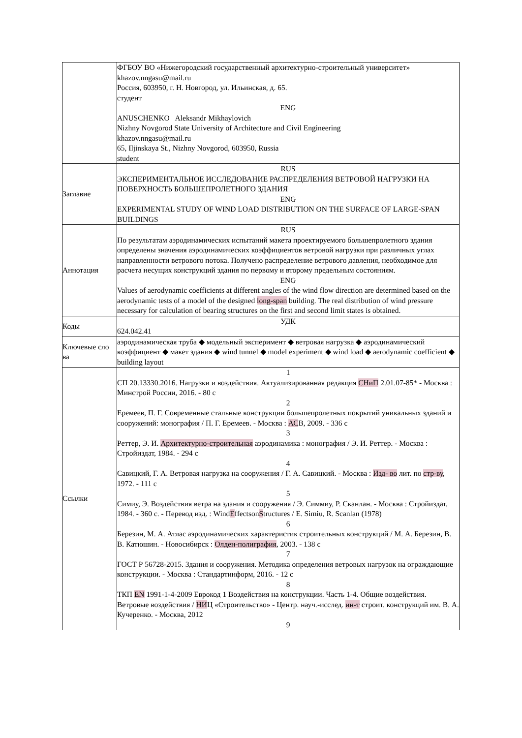| | ФГБОУ ВО «Нижегородский государственный архитектурно-строительный университет» khazov.nngasu@mail.ru Россия, 603950, г. Н. Новгород, ул. Ильинская, д. 65. студент ENG ANUSCHENKO Aleksandr Mikhaylovich Nizhny Novgorod State University of Architecture and Civil Engineering khazov.nngasu@mail.ru 65, Iljinskaya St., Nizhny Novgorod, 603950, Russia student |
| Заглавие | RUS ЭКСПЕРИМЕНТАЛЬНОЕ ИССЛЕДОВАНИЕ РАСПРЕДЕЛЕНИЯ ВЕТРОВОЙ НАГРУЗКИ НА ПОВЕРХНОСТЬ БОЛЬШЕПРОЛЕТНОГО ЗДАНИЯ ENG EXPERIMENTAL STUDY OF WIND LOAD DISTRIBUTION ON THE SURFACE OF LARGE-SPAN BUILDINGS |
| Аннотация | RUS По результатам аэродинамических испытаний макета проектируемого большепролетного здания определены значения аэродинамических коэффициентов ветровой нагрузки при различных углах направленности ветрового потока. Получено распределение ветрового давления, необходимое для расчета несущих конструкций здания по первому и второму предельным состояниям. ENG Values of aerodynamic coefficients at different angles of the wind flow direction are determined based on the aerodynamic tests of a model of the designed long-span building. The real distribution of wind pressure necessary for calculation of bearing structures on the first and second limit states is obtained. |
| Коды | УДК 624.042.41 |
| Ключевые сло ва | аэродинамическая труба ◆ модельный эксперимент ◆ ветровая нагрузка ◆ аэродинамический коэффициент ◆ макет здания ◆ wind tunnel ◆ model experiment ◆ wind load ◆ aerodynamic coefficient ◆ building layout |
| Ссылки | 1 СП 20.13330.2016. Нагрузки и воздействия. Актуализированная редакция СНиП 2.01.07-85* - Москва : Минстрой России, 2016. - 80 с 2 Еремеев, П. Г. Современные стальные конструкции большепролетных покрытий уникальных зданий и сооружений: монография / П. Г. Еремеев. - Москва : АС В, 2009. - 336 с 3 Реттер, Э. И. Архитектурно-строительная аэродинамика : монография / Э. И. Реттер. - Москва : Стройиздат, 1984. - 294 с 4 Савицкий, Г. А. Ветровая нагрузка на сооружения / Г. А. Савицкий. - Москва : Изд- во лит. по стр-ву , 1972. - 111 с 5 Симиу, Э. Воздействия ветра на здания и сооружения / Э. Симмиу, Р. Сканлан. - Москва : Стройиздат, 1984. - 360 с. - Перевод изд. : Wind E ffectson S tructures / E. Simiu, R. Scanlan (1978) 6 Березин, М. А. Атлас аэродинамических характеристик строительных конструкций / М. А. Березин, В. В. Катюшин. - Новосибирск : Олден-полиграфия , 2003. - 138 с 7 ГОСТ Р 56728-2015. Здания и сооружения. Методика определения ветровых нагрузок на ограждающие конструкции. - Москва : Стандартинформ, 2016. - 12 с 8 ТКП EN 1991-1-4-2009 Еврокод 1 Воздействия на конструкции. Часть 1-4. Общие воздействия. Ветровые воздействия / НИ Ц «Строительство» - Центр. науч.-исслед. ин-т строит. конструкций им. В. А. Кучеренко. - Москва, 2012 9 |